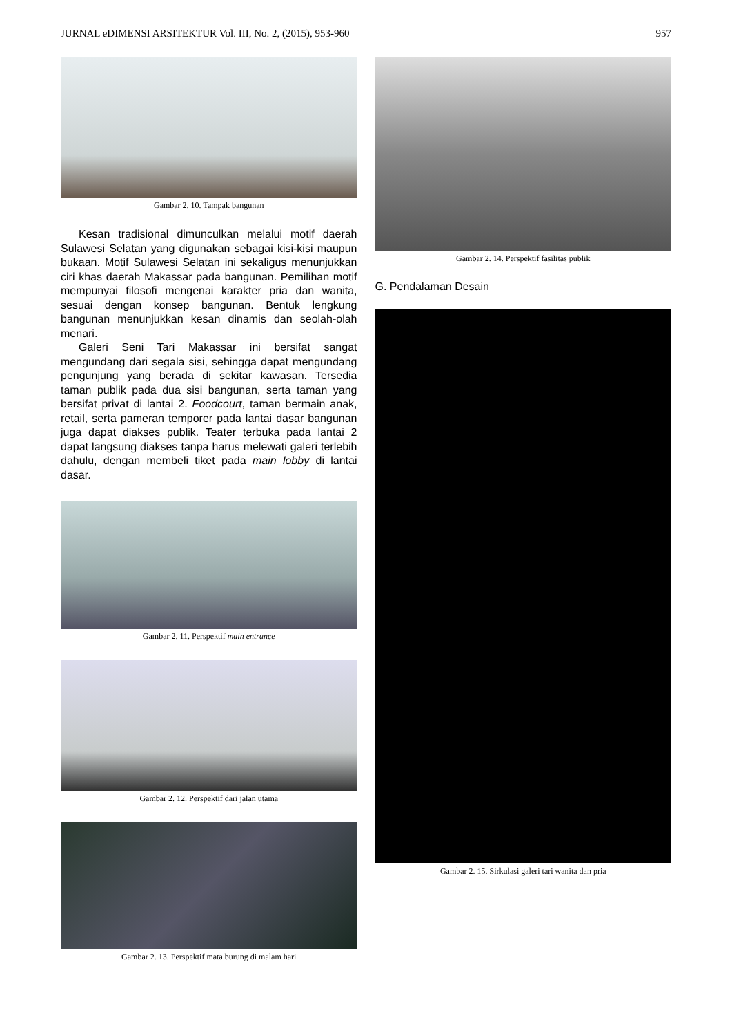JURNAL eDIMENSI ARSITEKTUR Vol. III, No. 2, (2015), 953-960 957
Gambar 2. 10. Tampak bangunan
Kesan tradisional dimunculkan melalui motif daerah Sulawesi Selatan yang digunakan sebagai kisi-kisi maupun bukaan. Motif Sulawesi Selatan ini sekaligus menunjukkan ciri khas daerah Makassar pada bangunan. Pemilihan motif mempunyai filosofi mengenai karakter pria dan wanita, sesuai dengan konsep bangunan. Bentuk lengkung bangunan menunjukkan kesan dinamis dan seolah-olah menari.
Galeri Seni Tari Makassar ini bersifat sangat mengundang dari segala sisi, sehingga dapat mengundang pengunjung yang berada di sekitar kawasan. Tersedia taman publik pada dua sisi bangunan, serta taman yang bersifat privat di lantai 2. Foodcourt, taman bermain anak, retail, serta pameran temporer pada lantai dasar bangunan juga dapat diakses publik. Teater terbuka pada lantai 2 dapat langsung diakses tanpa harus melewati galeri terlebih dahulu, dengan membeli tiket pada main lobby di lantai dasar.
Gambar 2. 11. Perspektif main entrance
Gambar 2. 12. Perspektif dari jalan utama
Gambar 2. 13. Perspektif mata burung di malam hari
Gambar 2. 14. Perspektif fasilitas publik
G. Pendalaman Desain
Gambar 2. 15. Sirkulasi galeri tari wanita dan pria